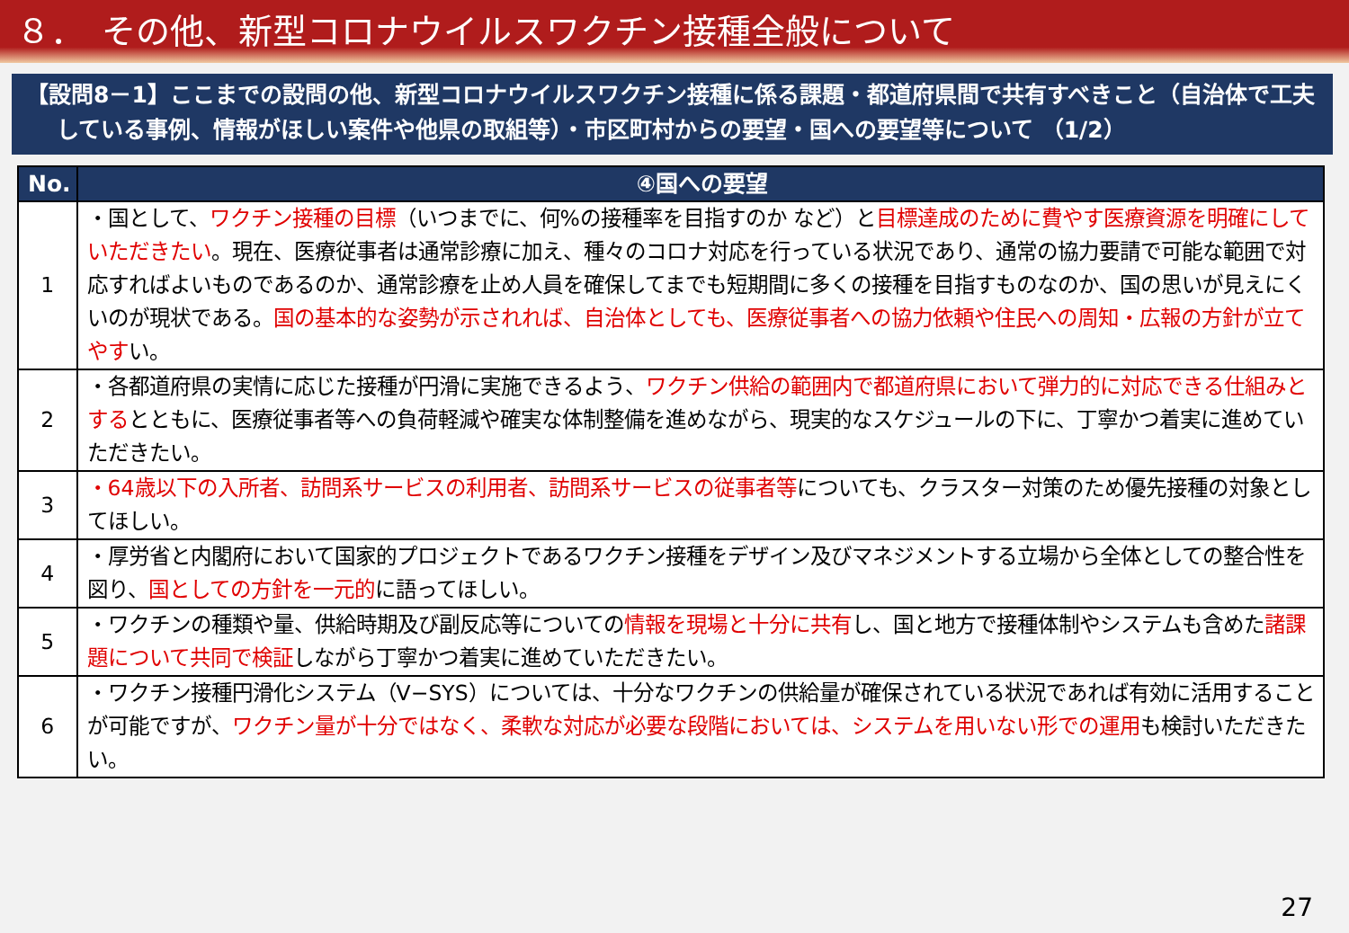８．　その他、新型コロナウイルスワクチン接種全般について
【設問8－1】ここまでの設問の他、新型コロナウイルスワクチン接種に係る課題・都道府県間で共有すべきこと（自治体で工夫している事例、情報がほしい案件や他県の取組等）・市区町村からの要望・国への要望等について （1/2）
| No. | ④国への要望 |
| --- | --- |
| 1 | ・国として、 ワクチン接種の目標 （いつまでに、何%の接種率を目指すのか など）と 目標達成のために費やす医療資源を明確にしていただきたい 。現在、医療従事者は通常診療に加え、種々のコロナ対応を行っている状況であり、通常の協力要請で可能な範囲で対応すればよいものであるのか、通常診療を止め人員を確保してまでも短期間に多くの接種を目指すものなのか、国の思いが見えにくいのが現状である。 国の基本的な姿勢が示されれば、自治体としても、医療従事者への協力依頼や住民への周知・広報の方針が立てやす い。 |
| 2 | ・各都道府県の実情に応じた接種が円滑に実施できるよう、 ワクチン供給の範囲内で都道府県において弾力的に対応できる仕組みとする とともに、医療従事者等への負荷軽減や確実な体制整備を進めながら、現実的なスケジュールの下に、丁寧かつ着実に進めていただきたい。 |
| 3 | ・64歳以下の入所者、訪問系サービスの利用者、訪問系サービスの従事者等 についても、クラスター対策のため優先接種の対象としてほしい。 |
| 4 | ・厚労省と内閣府において国家的プロジェクトであるワクチン接種をデザイン及びマネジメントする立場から全体としての整合性を図り、 国としての方針を一元的 に語ってほしい。 |
| 5 | ・ワクチンの種類や量、供給時期及び副反応等についての 情報を現場と十分に共有 し、国と地方で接種体制やシステムも含めた 諸課題について共同で検証 しながら丁寧かつ着実に進めていただきたい。 |
| 6 | ・ワクチン接種円滑化システム（V−SYS）については、十分なワクチンの供給量が確保されている状況であれば有効に活用することが可能ですが、 ワクチン量が十分ではなく、柔軟な対応が必要な段階においては、システムを用いない形での運用 も検討いただきたい。 |
27